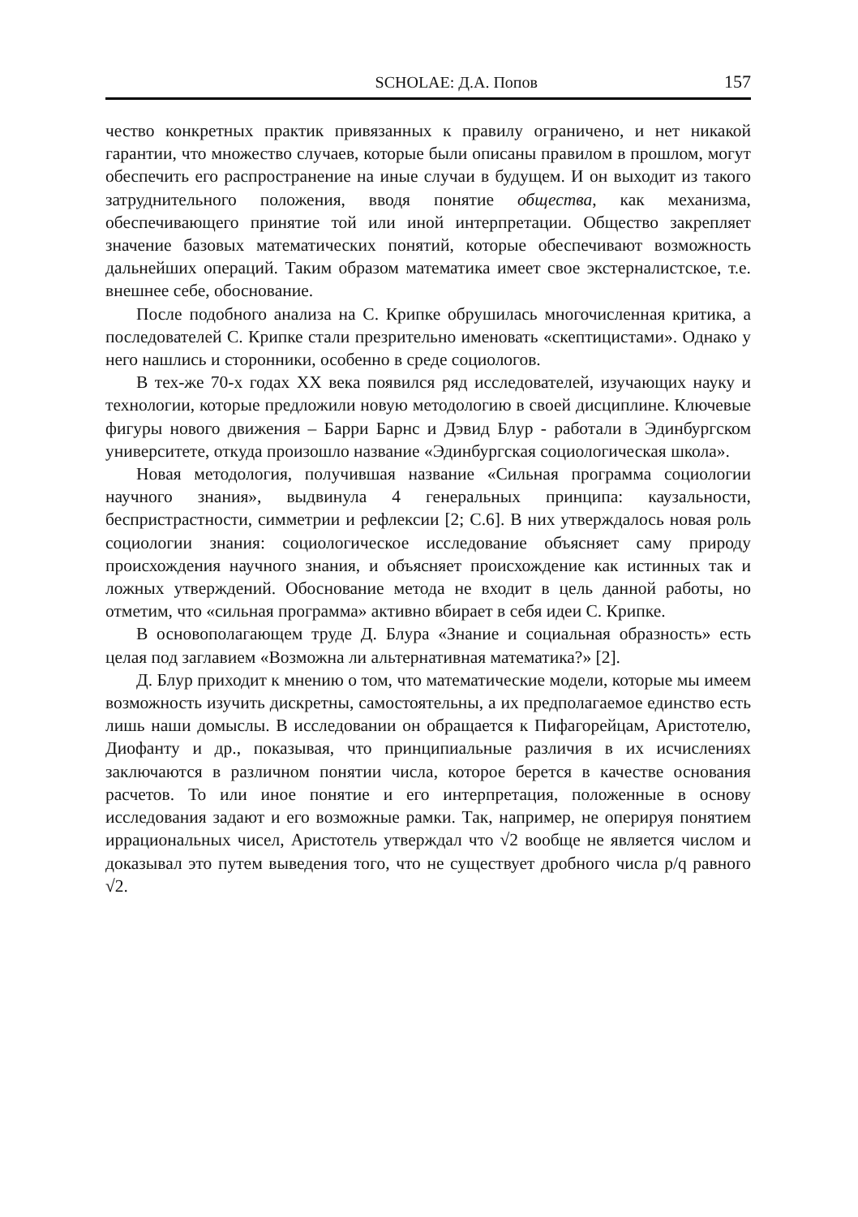SCHOLAE: Д.А. Попов 157
чество конкретных практик привязанных к правилу ограничено, и нет никакой гарантии, что множество случаев, которые были описаны правилом в прошлом, могут обеспечить его распространение на иные случаи в будущем. И он выходит из такого затруднительного положения, вводя понятие общества, как механизма, обеспечивающего принятие той или иной интерпретации. Общество закрепляет значение базовых математических понятий, которые обеспечивают возможность дальнейших операций. Таким образом математика имеет свое экстерналистское, т.е. внешнее себе, обоснование.
После подобного анализа на С. Крипке обрушилась многочисленная критика, а последователей С. Крипке стали презрительно именовать «скептицистами». Однако у него нашлись и сторонники, особенно в среде социологов.
В тех-же 70-х годах XX века появился ряд исследователей, изучающих науку и технологии, которые предложили новую методологию в своей дисциплине. Ключевые фигуры нового движения – Барри Барнс и Дэвид Блур - работали в Эдинбургском университете, откуда произошло название «Эдинбургская социологическая школа».
Новая методология, получившая название «Сильная программа социологии научного знания», выдвинула 4 генеральных принципа: каузальности, беспристрастности, симметрии и рефлексии [2; С.6]. В них утверждалось новая роль социологии знания: социологическое исследование объясняет саму природу происхождения научного знания, и объясняет происхождение как истинных так и ложных утверждений. Обоснование метода не входит в цель данной работы, но отметим, что «сильная программа» активно вбирает в себя идеи С. Крипке.
В основополагающем труде Д. Блура «Знание и социальная образность» есть целая под заглавием «Возможна ли альтернативная математика?» [2].
Д. Блур приходит к мнению о том, что математические модели, которые мы имеем возможность изучить дискретны, самостоятельны, а их предполагаемое единство есть лишь наши домыслы. В исследовании он обращается к Пифагорейцам, Аристотелю, Диофанту и др., показывая, что принципиальные различия в их исчислениях заключаются в различном понятии числа, которое берется в качестве основания расчетов. То или иное понятие и его интерпретация, положенные в основу исследования задают и его возможные рамки. Так, например, не оперируя понятием иррациональных чисел, Аристотель утверждал что √2 вообще не является числом и доказывал это путем выведения того, что не существует дробного числа p/q равного √2.